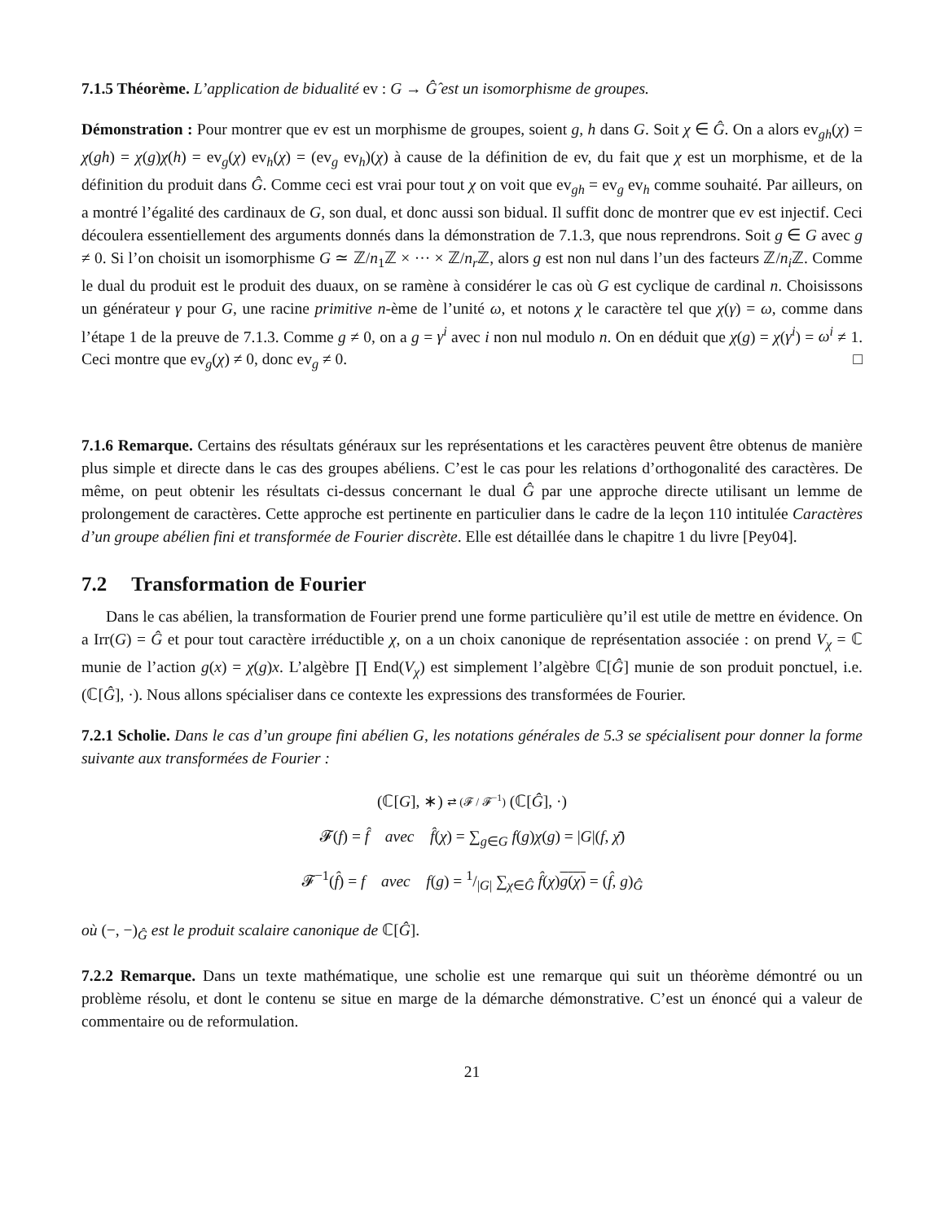7.1.5 Théorème. L’application de bidualité ev : G → Ĝ̂ est un isomorphisme de groupes.
Démonstration : Pour montrer que ev est un morphisme de groupes, soient g, h dans G. Soit χ ∈ Ĝ. On a alors ev<sub>gh</sub>(χ) = χ(gh) = χ(g)χ(h) = ev<sub>g</sub>(χ) ev<sub>h</sub>(χ) = (ev<sub>g</sub> ev<sub>h</sub>)(χ) à cause de la définition de ev, du fait que χ est un morphisme, et de la définition du produit dans Ĝ. Comme ceci est vrai pour tout χ on voit que ev<sub>gh</sub> = ev<sub>g</sub> ev<sub>h</sub> comme souhaité. Par ailleurs, on a montré l’égalité des cardinaux de G, son dual, et donc aussi son bidual. Il suffit donc de montrer que ev est injectif. Ceci découlera essentiellement des arguments donnés dans la démonstration de 7.1.3, que nous reprendrons. Soit g ∈ G avec g ≠ 0. Si l’on choisit un isomorphisme G ≃ ℤ/n<sub>1</sub>ℤ × ··· × ℤ/n<sub>r</sub> ℤ, alors g est non nul dans l’un des facteurs ℤ/n<sub>i</sub> ℤ. Comme le dual du produit est le produit des duaux, on se ramène à considérer le cas où G est cyclique de cardinal n. Choisissons un générateur γ pour G, une racine primitive n-ème de l’unité ω, et notons χ le caractère tel que χ(γ) = ω, comme dans l’étape 1 de la preuve de 7.1.3. Comme g ≠ 0, on a g = γ<sup>i</sup> avec i non nul modulo n. On en déduit que χ(g) = χ(γ<sup>i</sup>) = ω<sup>i</sup> ≠ 1. Ceci montre que ev<sub>g</sub>(χ) ≠ 0, donc ev<sub>g</sub> ≠ 0. □
7.1.6 Remarque. Certains des résultats généraux sur les représentations et les caractères peuvent être obtenus de manière plus simple et directe dans le cas des groupes abéliens. C’est le cas pour les relations d’orthogonalité des caractères. De même, on peut obtenir les résultats ci-dessus concernant le dual Ĝ par une approche directe utilisant un lemme de prolongement de caractères. Cette approche est pertinente en particulier dans le cadre de la leçon 110 intitulée Caractères d’un groupe abélien fini et transformée de Fourier discrète. Elle est détaillée dans le chapitre 1 du livre [Pey04].
7.2 Transformation de Fourier
Dans le cas abélien, la transformation de Fourier prend une forme particulière qu’il est utile de mettre en évidence. On a Irr(G) = Ĝ et pour tout caractère irréductible χ, on a un choix canonique de représentation associée : on prend V<sub>χ</sub> = ℂ munie de l’action g(x) = χ(g)x. L’algèbre ∏ End(V<sub>χ</sub>) est simplement l’algèbre ℂ[Ĝ] munie de son produit ponctuel, i.e. (ℂ[Ĝ], ·). Nous allons spécialiser dans ce contexte les expressions des transformées de Fourier.
7.2.1 Scholie. Dans le cas d’un groupe fini abélien G, les notations générales de 5.3 se spécialisent pour donner la forme suivante aux transformées de Fourier :
(ℂ[G], ∗) ⇄ (𝓕 / 𝓕<sup>−1</sup>) (ℂ[Ĝ], ·)
𝓕(f) = f̂ avec f̂(χ) = ∑<sub>g∈G</sub> f(g)χ(g) = |G|(f, χ̄)
𝓕<sup>−1</sup>(f̂) = f avec f(g) = 1/|G| ∑<sub>χ∈Ĝ</sub> f̂(χ)g(χ) = (f̂, g)<sub>Ĝ</sub>
où (−, −)<sub>Ĝ</sub> est le produit scalaire canonique de ℂ[Ĝ].
7.2.2 Remarque. Dans un texte mathématique, une scholie est une remarque qui suit un théorème démontré ou un problème résolu, et dont le contenu se situe en marge de la démarche démonstrative. C’est un énoncé qui a valeur de commentaire ou de reformulation.
21